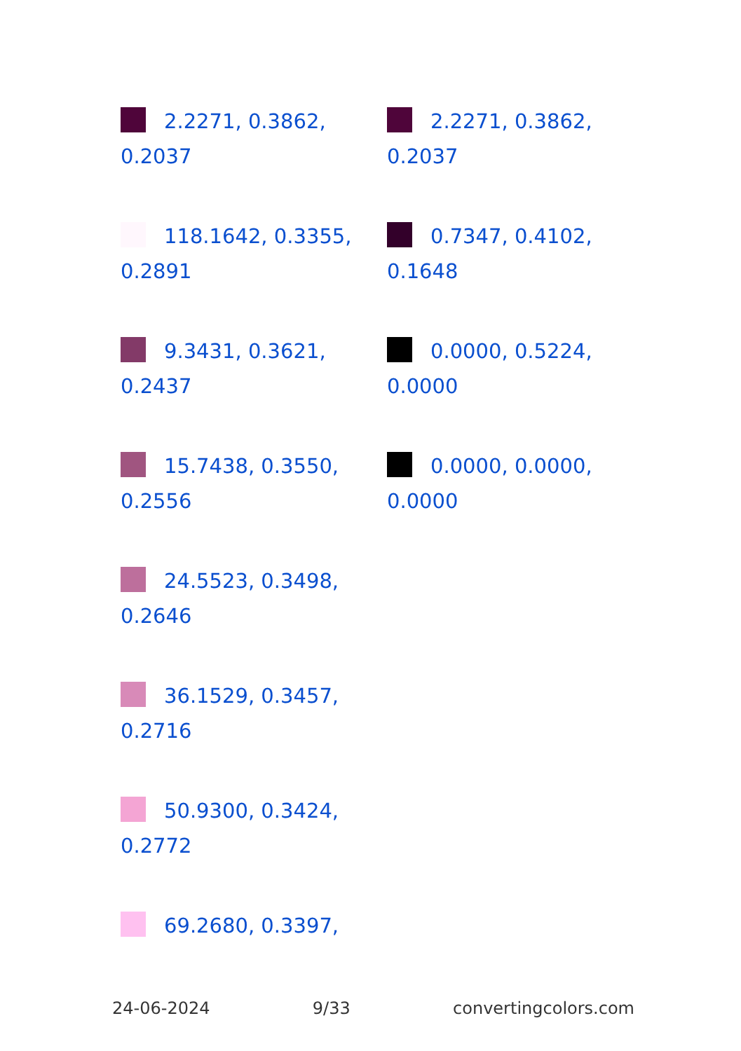2.2271, 0.3862, 0.2037
118.1642, 0.3355, 0.2891
9.3431, 0.3621, 0.2437
15.7438, 0.3550, 0.2556
24.5523, 0.3498, 0.2646
36.1529, 0.3457, 0.2716
50.9300, 0.3424, 0.2772
69.2680, 0.3397,
2.2271, 0.3862, 0.2037
0.7347, 0.4102, 0.1648
0.0000, 0.5224, 0.0000
0.0000, 0.0000, 0.0000
24-06-2024 9/33 convertingcolors.com